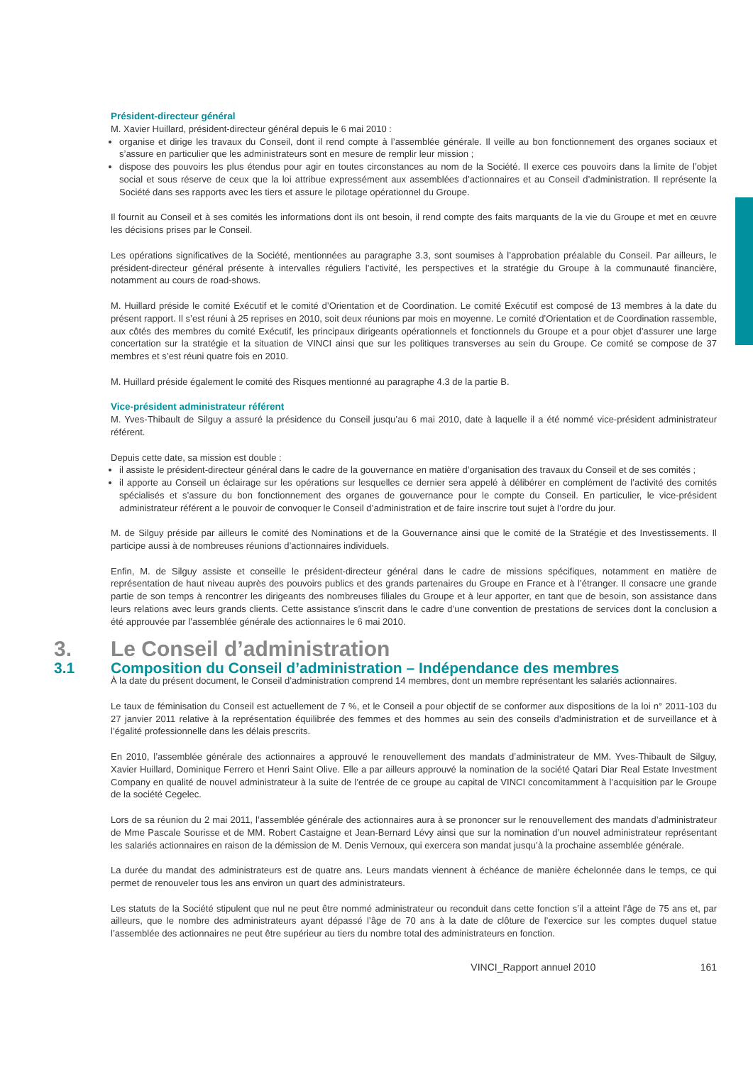Président-directeur général
M. Xavier Huillard, président-directeur général depuis le 6 mai 2010 :
organise et dirige les travaux du Conseil, dont il rend compte à l’assemblée générale. Il veille au bon fonctionnement des organes sociaux et s’assure en particulier que les administrateurs sont en mesure de remplir leur mission ;
dispose des pouvoirs les plus étendus pour agir en toutes circonstances au nom de la Société. Il exerce ces pouvoirs dans la limite de l’objet social et sous réserve de ceux que la loi attribue expressément aux assemblées d’actionnaires et au Conseil d’administration. Il représente la Société dans ses rapports avec les tiers et assure le pilotage opérationnel du Groupe.
Il fournit au Conseil et à ses comités les informations dont ils ont besoin, il rend compte des faits marquants de la vie du Groupe et met en œuvre les décisions prises par le Conseil.
Les opérations significatives de la Société, mentionnées au paragraphe 3.3, sont soumises à l’approbation préalable du Conseil. Par ailleurs, le président-directeur général présente à intervalles réguliers l’activité, les perspectives et la stratégie du Groupe à la communauté financière, notamment au cours de road-shows.
M. Huillard préside le comité Exécutif et le comité d’Orientation et de Coordination. Le comité Exécutif est composé de 13 membres à la date du présent rapport. Il s’est réuni à 25 reprises en 2010, soit deux réunions par mois en moyenne. Le comité d’Orientation et de Coordination rassemble, aux côtés des membres du comité Exécutif, les principaux dirigeants opérationnels et fonctionnels du Groupe et a pour objet d’assurer une large concertation sur la stratégie et la situation de VINCI ainsi que sur les politiques transverses au sein du Groupe. Ce comité se compose de 37 membres et s’est réuni quatre fois en 2010.
M. Huillard préside également le comité des Risques mentionné au paragraphe 4.3 de la partie B.
Vice-président administrateur référent
M. Yves-Thibault de Silguy a assuré la présidence du Conseil jusqu’au 6 mai 2010, date à laquelle il a été nommé vice-président administrateur référent.
Depuis cette date, sa mission est double :
il assiste le président-directeur général dans le cadre de la gouvernance en matière d’organisation des travaux du Conseil et de ses comités ;
il apporte au Conseil un éclairage sur les opérations sur lesquelles ce dernier sera appelé à délibérer en complément de l’activité des comités spécialisés et s’assure du bon fonctionnement des organes de gouvernance pour le compte du Conseil. En particulier, le vice-président administrateur référent a le pouvoir de convoquer le Conseil d’administration et de faire inscrire tout sujet à l’ordre du jour.
M. de Silguy préside par ailleurs le comité des Nominations et de la Gouvernance ainsi que le comité de la Stratégie et des Investissements. Il participe aussi à de nombreuses réunions d’actionnaires individuels.
Enfin, M. de Silguy assiste et conseille le président-directeur général dans le cadre de missions spécifiques, notamment en matière de représentation de haut niveau auprès des pouvoirs publics et des grands partenaires du Groupe en France et à l’étranger. Il consacre une grande partie de son temps à rencontrer les dirigeants des nombreuses filiales du Groupe et à leur apporter, en tant que de besoin, son assistance dans leurs relations avec leurs grands clients. Cette assistance s’inscrit dans le cadre d’une convention de prestations de services dont la conclusion a été approuvée par l’assemblée générale des actionnaires le 6 mai 2010.
3. Le Conseil d’administration
3.1 Composition du Conseil d’administration – Indépendance des membres
À la date du présent document, le Conseil d’administration comprend 14 membres, dont un membre représentant les salariés actionnaires.
Le taux de féminisation du Conseil est actuellement de 7 %, et le Conseil a pour objectif de se conformer aux dispositions de la loi n° 2011-103 du 27 janvier 2011 relative à la représentation équilibrée des femmes et des hommes au sein des conseils d’administration et de surveillance et à l’égalité professionnelle dans les délais prescrits.
En 2010, l’assemblée générale des actionnaires a approuvé le renouvellement des mandats d’administrateur de MM. Yves-Thibault de Silguy, Xavier Huillard, Dominique Ferrero et Henri Saint Olive. Elle a par ailleurs approuvé la nomination de la société Qatari Diar Real Estate Investment Company en qualité de nouvel administrateur à la suite de l’entrée de ce groupe au capital de VINCI concomitamment à l’acquisition par le Groupe de la société Cegelec.
Lors de sa réunion du 2 mai 2011, l’assemblée générale des actionnaires aura à se prononcer sur le renouvellement des mandats d’administrateur de Mme Pascale Sourisse et de MM. Robert Castaigne et Jean-Bernard Lévy ainsi que sur la nomination d’un nouvel administrateur représentant les salariés actionnaires en raison de la démission de M. Denis Vernoux, qui exercera son mandat jusqu’à la prochaine assemblée générale.
La durée du mandat des administrateurs est de quatre ans. Leurs mandats viennent à échéance de manière échelonnée dans le temps, ce qui permet de renouveler tous les ans environ un quart des administrateurs.
Les statuts de la Société stipulent que nul ne peut être nommé administrateur ou reconduit dans cette fonction s’il a atteint l’âge de 75 ans et, par ailleurs, que le nombre des administrateurs ayant dépassé l’âge de 70 ans à la date de clôture de l’exercice sur les comptes duquel statue l’assemblée des actionnaires ne peut être supérieur au tiers du nombre total des administrateurs en fonction.
VINCI_Rapport annuel 2010 161